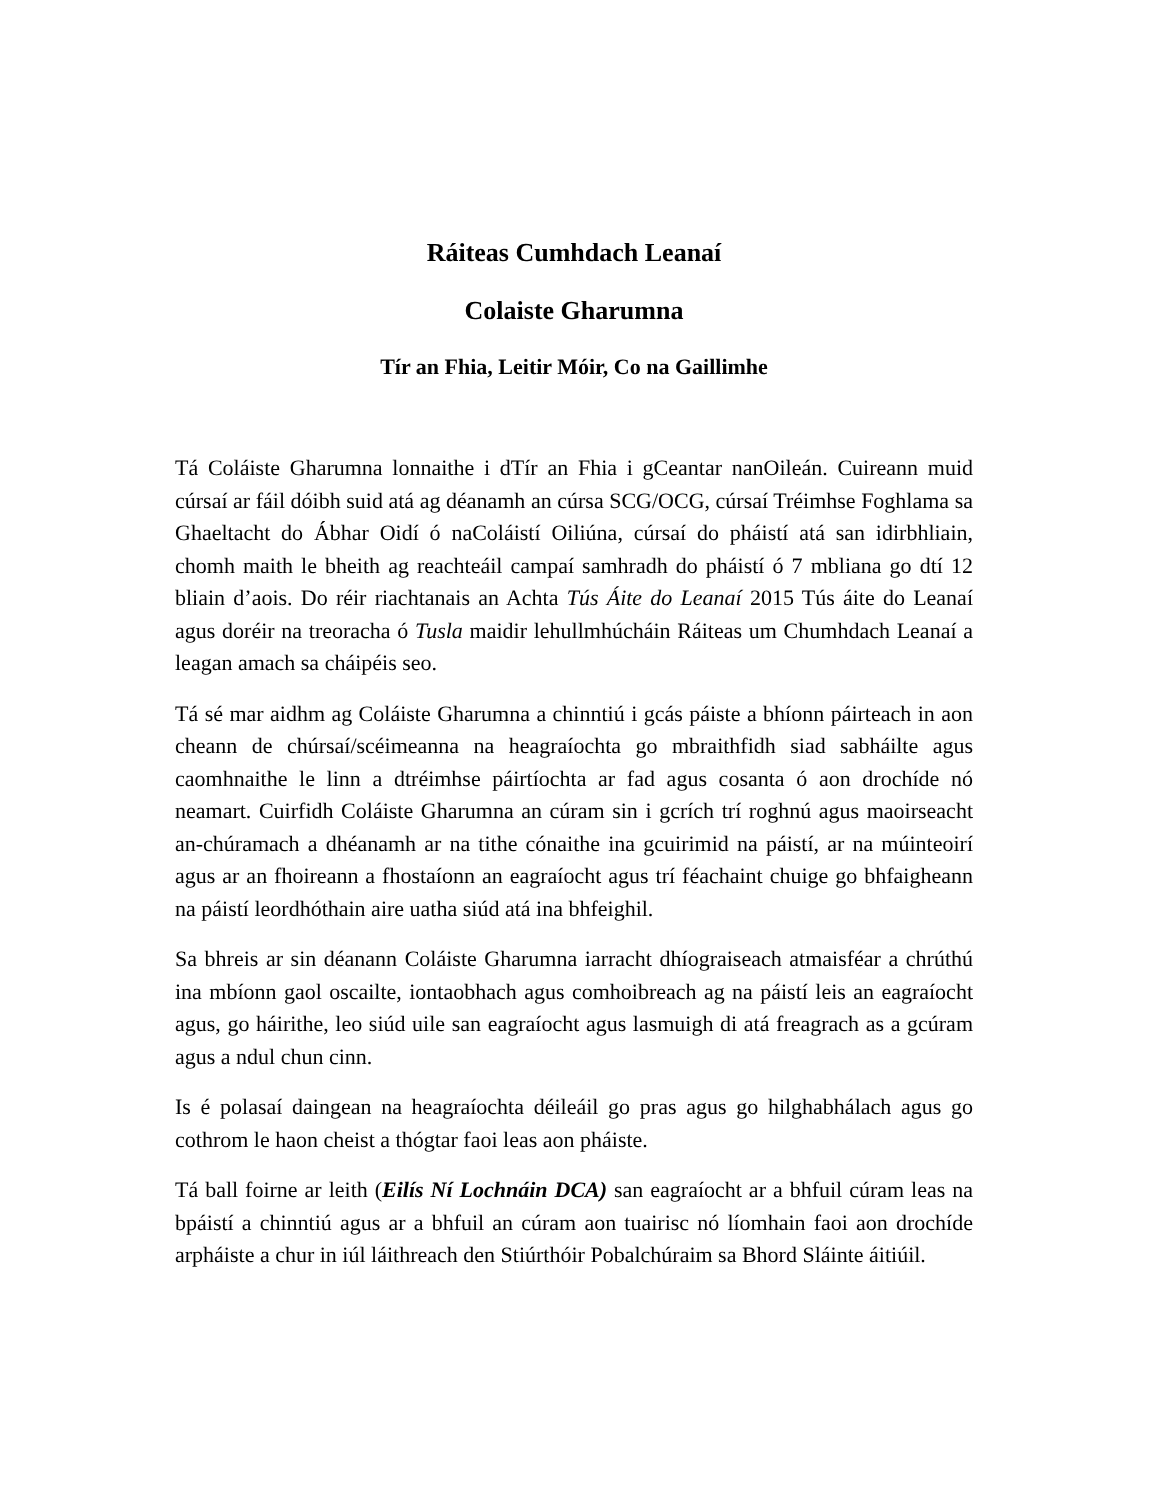Ráiteas Cumhdach Leanaí
Colaiste Gharumna
Tír an Fhia, Leitir Móir, Co na Gaillimhe
Tá Coláiste Gharumna lonnaithe i dTír an Fhia i gCeantar nanOileán. Cuireann muid cúrsaí ar fáil dóibh suid atá ag déanamh an cúrsa SCG/OCG, cúrsaí Tréimhse Foghlama sa Ghaeltacht do Ábhar Oidí ó naColáistí Oiliúna, cúrsaí do pháistí atá san idirbhliain, chomh maith le bheith ag reachteáil campaí samhradh do pháistí ó 7 mbliana go dtí 12 bliain d’aois. Do réir riachtanais an Achta Tús Áite do Leanaí 2015 Tús áite do Leanaí agus doréir na treoracha ó Tusla maidir lehullmhúcháin Ráiteas um Chumhdach Leanaí a leagan amach sa cháipéis seo.
Tá sé mar aidhm ag Coláiste Gharumna a chinntiú i gcás páiste a bhíonn páirteach in aon cheann de chúrsaí/scéimeanna na heagraíochta go mbraithfidh siad sabháilte agus caomhnaithe le linn a dtréimhse páirtíochta ar fad agus cosanta ó aon drochíde nó neamart. Cuirfidh Coláiste Gharumna an cúram sin i gcrích trí roghnú agus maoirseacht an-chúramach a dhéanamh ar na tithe cónaithe ina gcuirimid na páistí, ar na múinteoirí agus ar an fhoireann a fhostaíonn an eagraíocht agus trí féachaint chuige go bhfaigheann na páistí leordhóthain aire uatha siúd atá ina bhfeighil.
Sa bhreis ar sin déanann Coláiste Gharumna iarracht dhíograiseach atmaisféar a chrúthú ina mbíonn gaol oscailte, iontaobhach agus comhoibreach ag na páistí leis an eagraíocht agus, go háirithe, leo siúd uile san eagraíocht agus lasmuigh di atá freagrach as a gcúram agus a ndul chun cinn.
Is é polasaí daingean na heagraíochta déileáil go pras agus go hilghabhálach agus go cothrom le haon cheist a thógtar faoi leas aon pháiste.
Tá ball foirne ar leith (Eilís Ní Lochnáin DCA) san eagraíocht ar a bhfuil cúram leas na bpáistí a chinntiú agus ar a bhfuil an cúram aon tuairisc nó líomhain faoi aon drochíde arpháiste a chur in iúl láithreach den Stiúrthóir Pobalchúraim sa Bhord Sláinte áitiúil.